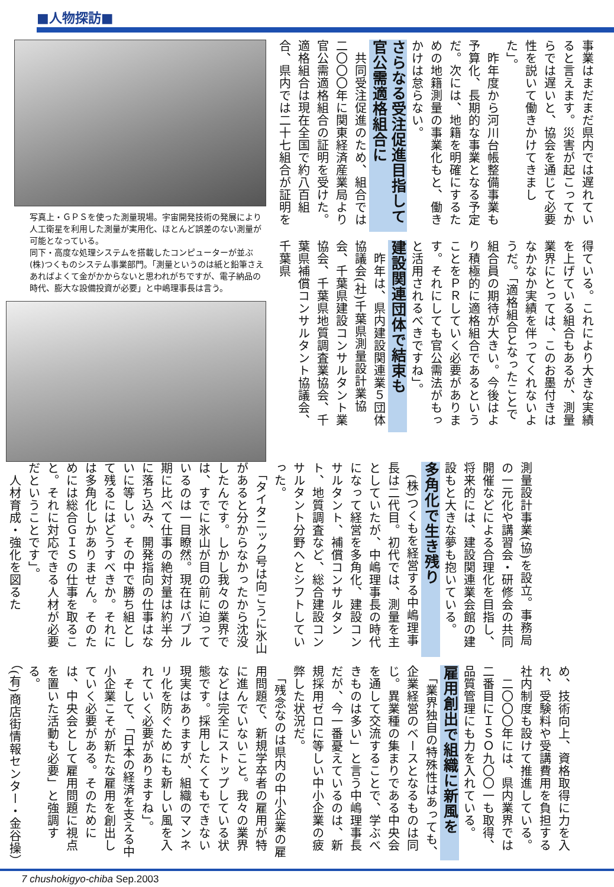■人物探訪■
事業はまだまだ県内では遅れていると言えます。災害が起こってからでは遅いと、協会を通じて必要性を説いて働きかけてきました」。
　昨年度から河川台帳整備事業も予算化、長期的な事業となる予定だ。次には、地籍を明確にするための地籍測量の事業化もと、働きかけは怠らない。
さらなる受注促進目指して
官公需適格組合に
　共同受注促進のため、組合では二〇〇〇年に関東経済産業局より官公需適格組合の証明を受けた。適格組合は現在全国で約八百組合、県内では二十七組合が証明を
得ている。これにより大きな実績を上げている組合もあるが、測量業界にとっては、このお墨付きはなかなか実績を伴ってくれないようだ。「適格組合となったことで組合員の期待が大きい。今後はより積極的に適格組合であるということをＰＲしていく必要があります。それにしても官公需法がもっと活用されるべきですね」。
建設関連団体で結束も
　昨年は、県内建設関連業５団体協議会(社)千葉県測量設計業協会、千葉県建設コンサルタント業協会、千葉県地質調査業協会、千葉県補償コンサルタント協議会、千葉県
写真上・ＧＰＳを使った測量現場。宇宙開発技術の発展により人工衛星を利用した測量が実用化、ほとんど誤差のない測量が可能となっている。
同下・高度な処理システムを搭載したコンピューターが並ぶ(株)つくものシステム事業部門。「測量というのは紙と鉛筆さえあればよくて金がかからないと思われがちですが、電子納品の時代、膨大な設備投資が必要」と中嶋理事長は言う。
測量設計事業(協)を設立。事務局の一元化や講習会・研修会の共同開催などによる合理化を目指し、将来的には、建設関連業会館の建設もと大きな夢も抱いている。
多角化で生き残り
　(株)つくもを経営する中嶋理事長は二代目。初代では、測量を主としていたが、中嶋理事長の時代になって経営を多角化、建設コンサルタント、補償コンサルタント、地質調査など、総合建設コンサルタント分野へとシフトしていった。
　「タイタニック号は向こうに氷山があると分からなかったから沈没したんです。しかし我々の業界では、すでに氷山が目の前に迫っているのは一目瞭然。現在はバブル期に比べて仕事の絶対量は約半分に落ち込み、開発指向の仕事はないに等しい。その中で勝ち組として残るにはどうすべきか。それには多角化しかありません。そのためには総合ＧＩＳの仕事を取ること。それに対応できる人材が必要だということです」。
　人材育成・強化を図るた
め、技術向上、資格取得に力を入れ、受験料や受講費用を負担する社内制度も設けて推進している。
　二〇〇〇年には、県内業界では二番目にＩＳＯ九〇〇一も取得、品質管理にも力を入れている。
雇用創出で組織に新風を
　「業界独自の特殊性はあっても、企業経営のベースとなるものは同じ。異業種の集まりである中央会を通して交流することで、学ぶべきものは多い」と言う中嶋理事長だが、今一番憂えているのは、新規採用ゼロに等しい中小企業の疲弊した状況だ。
　「残念なのは県内の中小企業の雇用問題で、新規学卒者の雇用が特に進んでいないこと。我々の業界などは完全にストップしている状態です。採用したくてもできない現実はありますが、組織のマンネリ化を防ぐためにも新しい風を入れていく必要がありますね」。
　そして、「日本の経済を支える中小企業こそが新たな雇用を創出していく必要がある。そのためには、中央会として雇用問題に視点を置いた活動も必要」と強調する。
（(有)商店街情報センター・金谷操）
7 chushokigyo-chiba Sep.2003